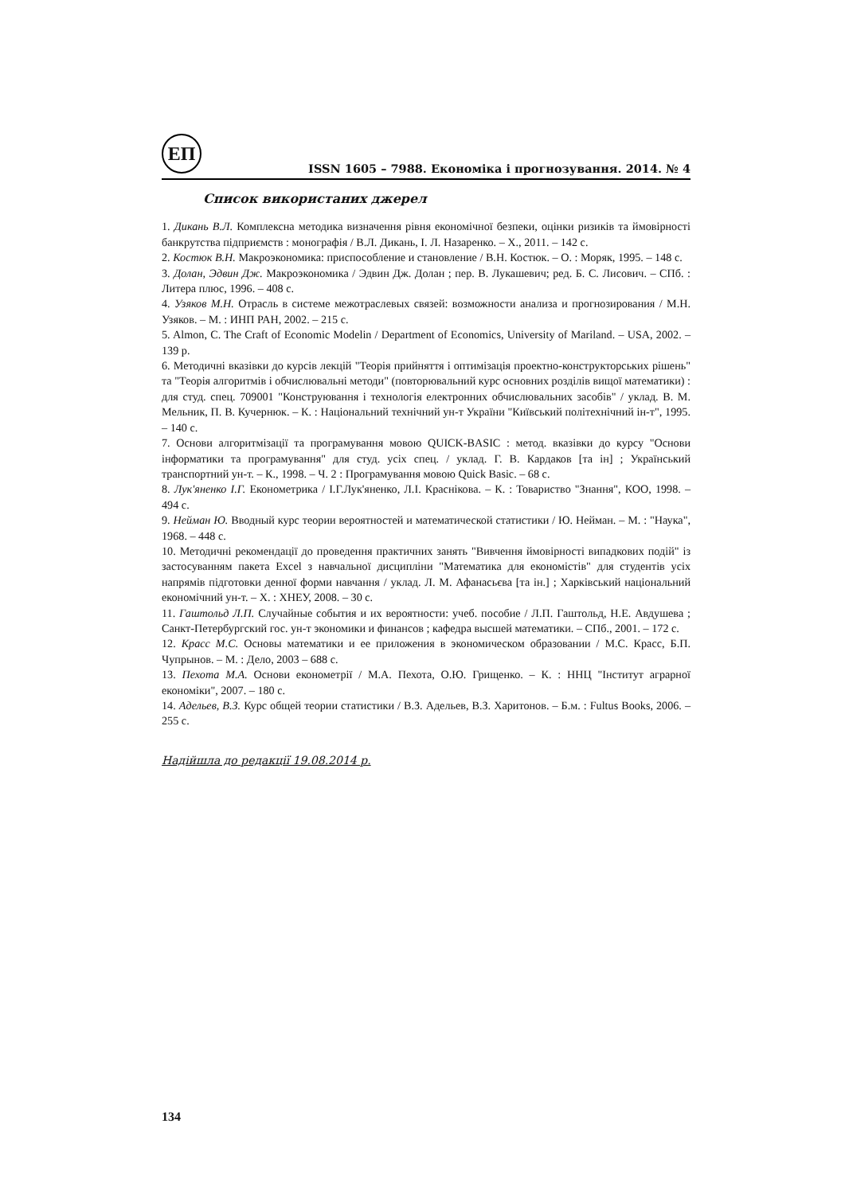ЕП
ISSN 1605 – 7988. Економіка і прогнозування. 2014. № 4
Список використаних джерел
1. Дикань В.Л. Комплексна методика визначення рівня економічної безпеки, оцінки ризиків та ймовірності банкрутства підприємств : монографія / В.Л. Дикань, І. Л. Назаренко. – Х., 2011. – 142 с.
2. Костюк В.Н. Макроэкономика: приспособление и становление / В.Н. Костюк. – О. : Моряк, 1995. – 148 с.
3. Долан, Эдвин Дж. Макроэкономика / Эдвин Дж. Долан ; пер. В. Лукашевич; ред. Б. С. Лисович. – СПб. : Литера плюс, 1996. – 408 с.
4. Узяков М.Н. Отрасль в системе межотраслевых связей: возможности анализа и прогнозирования / М.Н. Узяков. – М. : ИНП РАН, 2002. – 215 с.
5. Almon, C. The Craft of Economic Modelin / Department of Economics, University of Mariland. – USA, 2002. – 139 p.
6. Методичні вказівки до курсів лекцій "Теорія прийняття і оптимізація проектно-конструкторських рішень" та "Теорія алгоритмів і обчислювальні методи" (повторювальний курс основних розділів вищої математики) : для студ. спец. 709001 "Конструювання і технологія електронних обчислювальних засобів" / уклад. В. М. Мельник, П. В. Кучернюк. – К. : Національний технічний ун-т України "Київський політехнічний ін-т", 1995. – 140 с.
7. Основи алгоритмізації та програмування мовою QUICK-BASIC : метод. вказівки до курсу "Основи інформатики та програмування" для студ. усіх спец. / уклад. Г. В. Кардаков [та ін] ; Український транспортний ун-т. – К., 1998. – Ч. 2 : Програмування мовою Quick Basic. – 68 с.
8. Лук'яненко І.Г. Економетрика / І.Г.Лук'яненко, Л.І. Краснікова. – К. : Товариство "Знання", КОО, 1998. – 494 с.
9. Нейман Ю. Вводный курс теории вероятностей и математической статистики / Ю. Нейман. – М. : "Наука", 1968. – 448 с.
10. Методичні рекомендації до проведення практичних занять "Вивчення ймовірності випадкових подій" із застосуванням пакета Excel з навчальної дисципліни "Математика для економістів" для студентів усіх напрямів підготовки денної форми навчання / уклад. Л. М. Афанасьєва [та ін.] ; Харківський національний економічний ун-т. – Х. : ХНЕУ, 2008. – 30 с.
11. Гаштольд Л.П. Случайные события и их вероятности: учеб. пособие / Л.П. Гаштольд, Н.Е. Авдушева ; Санкт-Петербургский гос. ун-т экономики и финансов ; кафедра высшей математики. – СПб., 2001. – 172 с.
12. Красс М.С. Основы математики и ее приложения в экономическом образовании / М.С. Красс, Б.П. Чупрынов. – М. : Дело, 2003 – 688 с.
13. Пехота М.А. Основи економетрії / М.А. Пехота, О.Ю. Грищенко. – К. : ННЦ "Інститут аграрної економіки", 2007. – 180 с.
14. Адельев, В.З. Курс общей теории статистики / В.З. Адельев, В.З. Харитонов. – Б.м. : Fultus Books, 2006. – 255 с.
Надійшла до редакції 19.08.2014 р.
134